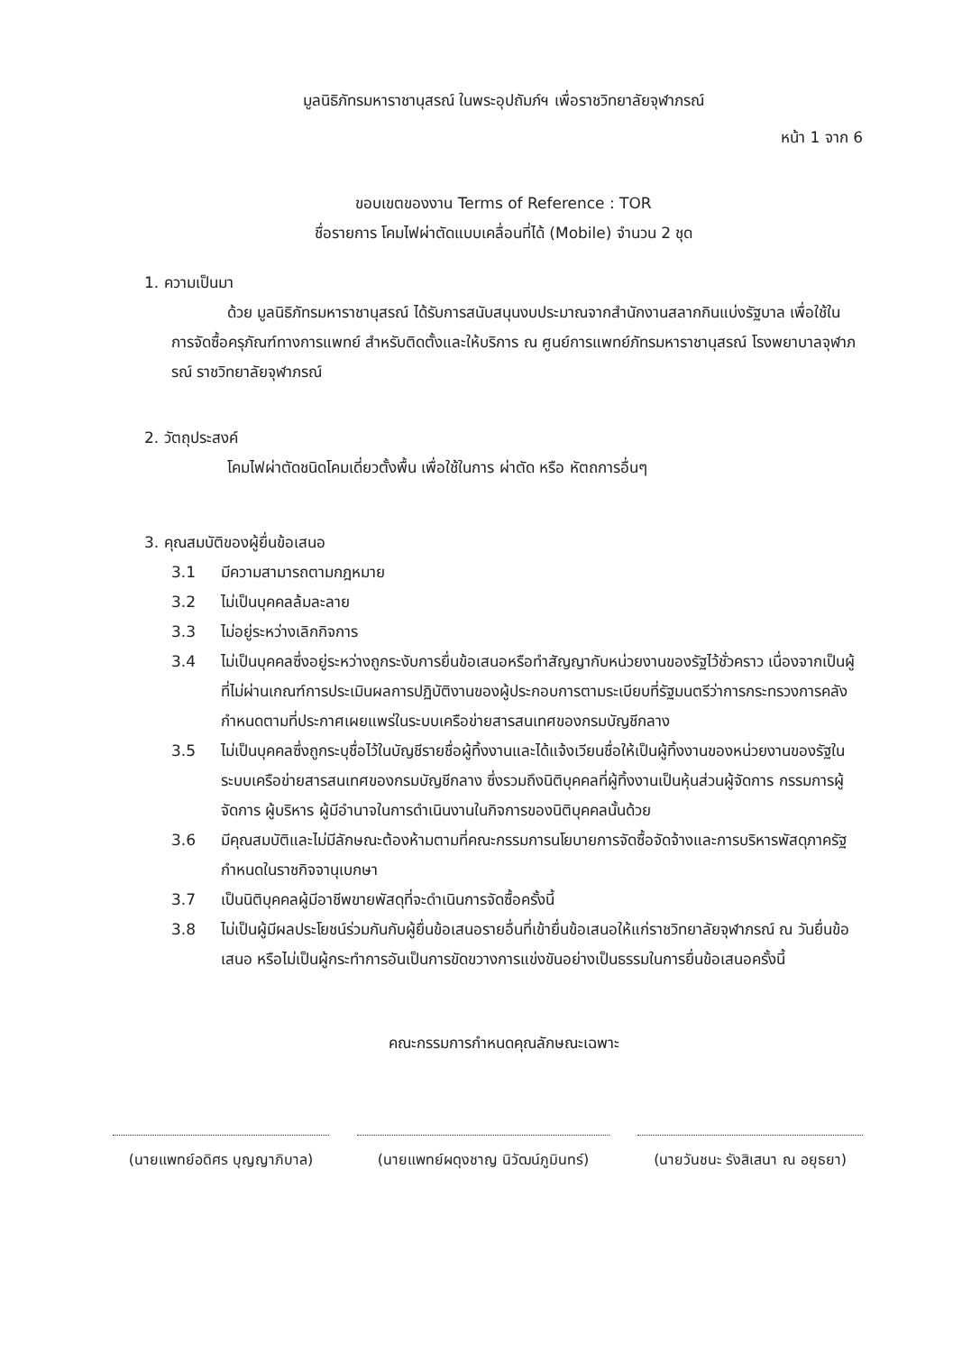มูลนิธิภัทรมหาราชานุสรณ์ ในพระอุปถัมภ์ฯ เพื่อราชวิทยาลัยจุฬาภรณ์
หน้า 1 จาก 6
ขอบเขตของงาน Terms of Reference : TOR
ชื่อรายการ โคมไฟผ่าตัดแบบเคลื่อนที่ได้ (Mobile) จำนวน 2 ชุด
1. ความเป็นมา
ด้วย มูลนิธิภัทรมหาราชานุสรณ์ ได้รับการสนับสนุนงบประมาณจากสำนักงานสลากกินแบ่งรัฐบาล เพื่อใช้ในการจัดซื้อครุภัณฑ์ทางการแพทย์ สำหรับติดตั้งและให้บริการ ณ ศูนย์การแพทย์ภัทรมหาราชานุสรณ์ โรงพยาบาลจุฬาภรณ์ ราชวิทยาลัยจุฬาภรณ์
2. วัตถุประสงค์
โคมไฟผ่าตัดชนิดโคมเดี่ยวตั้งพื้น เพื่อใช้ในการ ผ่าตัด หรือ หัตถการอื่นๆ
3. คุณสมบัติของผู้ยื่นข้อเสนอ
3.1 มีความสามารถตามกฎหมาย
3.2 ไม่เป็นบุคคลล้มละลาย
3.3 ไม่อยู่ระหว่างเลิกกิจการ
3.4 ไม่เป็นบุคคลซึ่งอยู่ระหว่างถูกระงับการยื่นข้อเสนอหรือทำสัญญากับหน่วยงานของรัฐไว้ชั่วคราว เนื่องจากเป็นผู้ที่ไม่ผ่านเกณฑ์การประเมินผลการปฏิบัติงานของผู้ประกอบการตามระเบียบที่รัฐมนตรีว่าการกระทรวงการคลังกำหนดตามที่ประกาศเผยแพร่ในระบบเครือข่ายสารสนเทศของกรมบัญชีกลาง
3.5 ไม่เป็นบุคคลซึ่งถูกระบุชื่อไว้ในบัญชีรายชื่อผู้ทิ้งงานและได้แจ้งเวียนชื่อให้เป็นผู้ทิ้งงานของหน่วยงานของรัฐในระบบเครือข่ายสารสนเทศของกรมบัญชีกลาง ซึ่งรวมถึงนิติบุคคลที่ผู้ทิ้งงานเป็นหุ้นส่วนผู้จัดการ กรรมการผู้จัดการ ผู้บริหาร ผู้มีอำนาจในการดำเนินงานในกิจการของนิติบุคคลนั้นด้วย
3.6 มีคุณสมบัติและไม่มีลักษณะต้องห้ามตามที่คณะกรรมการนโยบายการจัดซื้อจัดจ้างและการบริหารพัสดุภาครัฐกำหนดในราชกิจจานุเบกษา
3.7 เป็นนิติบุคคลผู้มีอาชีพขายพัสดุที่จะดำเนินการจัดซื้อครั้งนี้
3.8 ไม่เป็นผู้มีผลประโยชน์ร่วมกันกับผู้ยื่นข้อเสนอรายอื่นที่เข้ายื่นข้อเสนอให้แก่ราชวิทยาลัยจุฬาภรณ์ ณ วันยื่นข้อเสนอ หรือไม่เป็นผู้กระทำการอันเป็นการขัดขวางการแข่งขันอย่างเป็นธรรมในการยื่นข้อเสนอครั้งนี้
คณะกรรมการกำหนดคุณลักษณะเฉพาะ
(นายแพทย์อดิศร บุญญาภิบาล)
(นายแพทย์ผดุงชาญ นิวัฒน์ภูมินทร์)
(นายวันชนะ รังสิเสนา ณ อยุธยา)